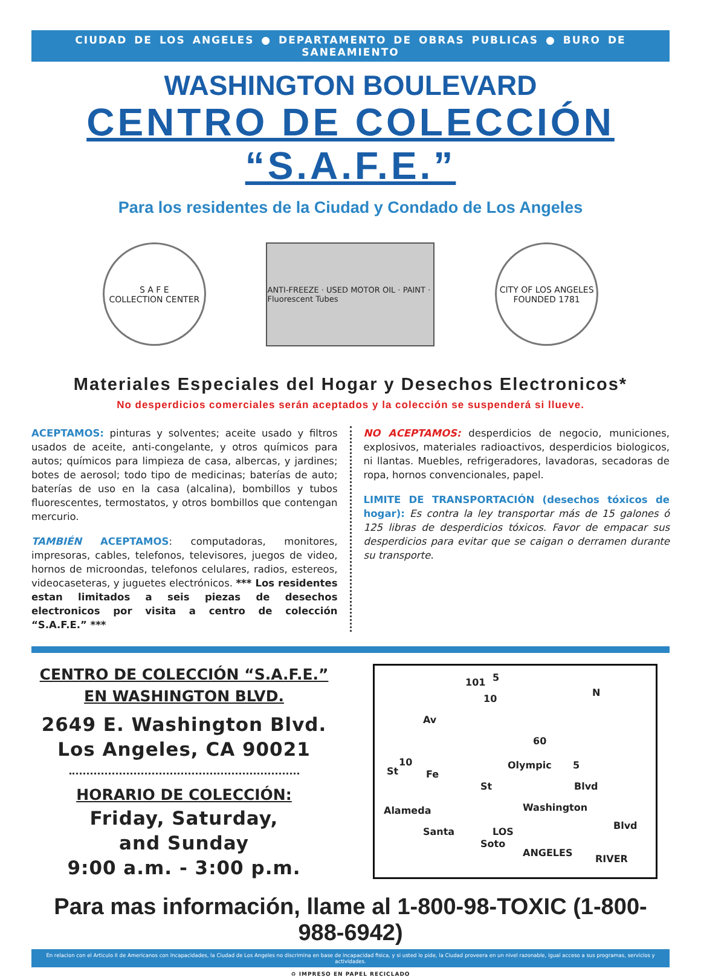CIUDAD DE LOS ANGELES ● DEPARTAMENTO DE OBRAS PUBLICAS ● BURO DE SANEAMIENTO
WASHINGTON BOULEVARD
CENTRO DE COLECCIÓN “S.A.F.E.”
Para los residentes de la Ciudad y Condado de Los Angeles
S A F E
COLLECTION CENTER
ANTI-FREEZE · USED MOTOR OIL · PAINT · Fluorescent Tubes
CITY OF LOS ANGELES
FOUNDED 1781
Materiales Especiales del Hogar y Desechos Electronicos*
No desperdicios comerciales serán aceptados y la colección se suspenderá si llueve.
ACEPTAMOS: pinturas y solventes; aceite usado y filtros usados de aceite, anti-congelante, y otros químicos para autos; químicos para limpieza de casa, albercas, y jardines; botes de aerosol; todo tipo de medicinas; baterías de auto; baterías de uso en la casa (alcalina), bombillos y tubos fluorescentes, termostatos, y otros bombillos que contengan mercurio.
TAMBIÉN ACEPTAMOS: computadoras, monitores, impresoras, cables, telefonos, televisores, juegos de video, hornos de microondas, telefonos celulares, radios, estereos, videocaseteras, y juguetes electrónicos. *** Los residentes estan limitados a seis piezas de desechos electronicos por visita a centro de colección “S.A.F.E.” ***
NO ACEPTAMOS: desperdicios de negocio, municiones, explosivos, materiales radioactivos, desperdicios biologicos, ni llantas. Muebles, refrigeradores, lavadoras, secadoras de ropa, hornos convencionales, papel.
LIMITE DE TRANSPORTACIÓN (desechos tóxicos de hogar): Es contra la ley transportar más de 15 galones ó 125 libras de desperdicios tóxicos. Favor de empacar sus desperdicios para evitar que se caigan o derramen durante su transporte.
CENTRO DE COLECCIÓN “S.A.F.E.”
EN WASHINGTON BLVD.
2649 E. Washington Blvd.
Los Angeles, CA 90021
HORARIO DE COLECCIÓN:
Friday, Saturday,
and Sunday
9:00 a.m. - 3:00 p.m.
101 5
10
N
Av
60
10
St Fe
Olympic 5
Blvd St
Washington
Blvd
Alameda
Santa
Soto
LOS
ANGELES
RIVER
Para mas información, llame al 1-800-98-TOXIC (1-800-988-6942)
En relacion con el Articulo II de Americanos con Incapacidades, la Ciudad de Los Angeles no discrimina en base de incapacidad fisica, y si usted lo pide, la Ciudad proveera en un nivel razonable, igual acceso a sus programas, servicios y actividades.
♻ IMPRESO EN PAPEL RECICLADO